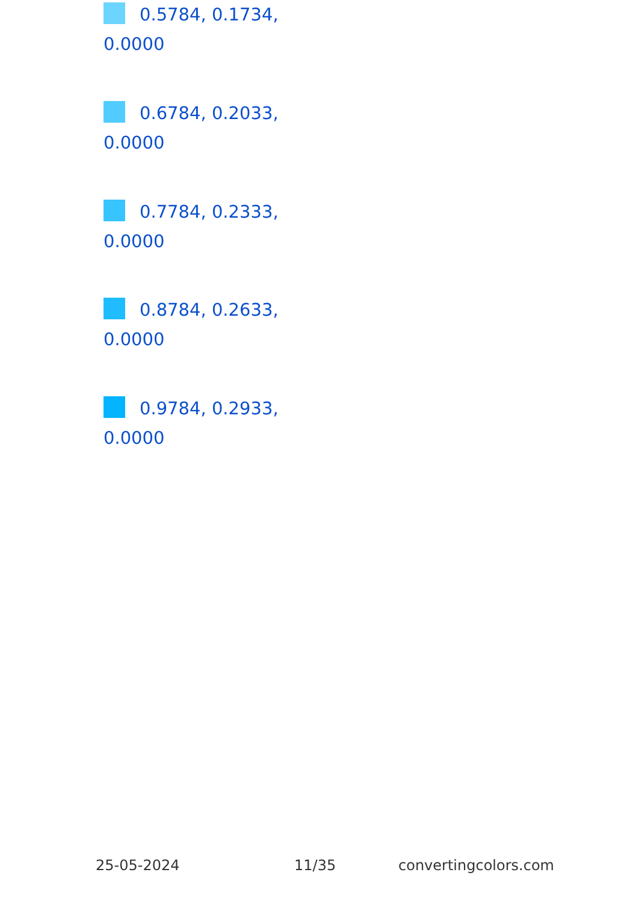0.5784, 0.1734, 0.0000
0.6784, 0.2033, 0.0000
0.7784, 0.2333, 0.0000
0.8784, 0.2633, 0.0000
0.9784, 0.2933, 0.0000
25-05-2024 11/35 convertingcolors.com